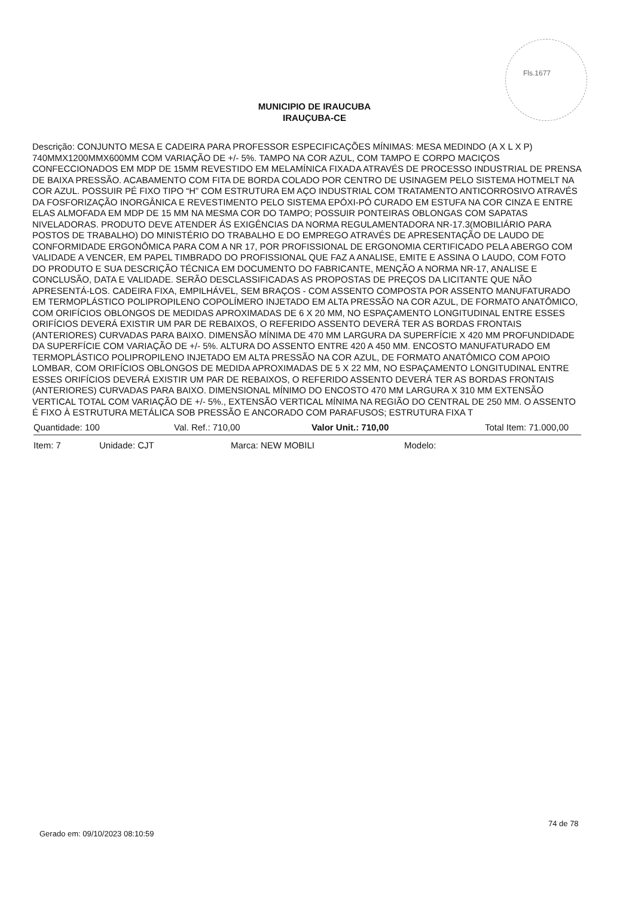Fls.1677
MUNICIPIO DE IRAUCUBA
IRAUÇUBA-CE
Descrição: CONJUNTO MESA E CADEIRA PARA PROFESSOR ESPECIFICAÇÕES MÍNIMAS: MESA MEDINDO (A X L X P) 740MMX1200MMX600MM COM VARIAÇÃO DE +/- 5%. TAMPO NA COR AZUL, COM TAMPO E CORPO MACIÇOS CONFECCIONADOS EM MDP DE 15MM REVESTIDO EM MELAMÍNICA FIXADA ATRAVÉS DE PROCESSO INDUSTRIAL DE PRENSA DE BAIXA PRESSÃO. ACABAMENTO COM FITA DE BORDA COLADO POR CENTRO DE USINAGEM PELO SISTEMA HOTMELT NA COR AZUL. POSSUIR PÉ FIXO TIPO “H” COM ESTRUTURA EM AÇO INDUSTRIAL COM TRATAMENTO ANTICORROSIVO ATRAVÉS DA FOSFORIZAÇÃO INORGÂNICA E REVESTIMENTO PELO SISTEMA EPÓXI-PÓ CURADO EM ESTUFA NA COR CINZA E ENTRE ELAS ALMOFADA EM MDP DE 15 MM NA MESMA COR DO TAMPO; POSSUIR PONTEIRAS OBLONGAS COM SAPATAS NIVELADORAS. PRODUTO DEVE ATENDER ÁS EXIGÊNCIAS DA NORMA REGULAMENTADORA NR-17.3(MOBILIÁRIO PARA POSTOS DE TRABALHO) DO MINISTÉRIO DO TRABALHO E DO EMPREGO ATRAVÉS DE APRESENTAÇÃO DE LAUDO DE CONFORMIDADE ERGONÔMICA PARA COM A NR 17, POR PROFISSIONAL DE ERGONOMIA CERTIFICADO PELA ABERGO COM VALIDADE A VENCER, EM PAPEL TIMBRADO DO PROFISSIONAL QUE FAZ A ANALISE, EMITE E ASSINA O LAUDO, COM FOTO DO PRODUTO E SUA DESCRIÇÃO TÉCNICA EM DOCUMENTO DO FABRICANTE, MENÇÃO A NORMA NR-17, ANALISE E CONCLUSÃO, DATA E VALIDADE. SERÃO DESCLASSIFICADAS AS PROPOSTAS DE PREÇOS DA LICITANTE QUE NÃO APRESENTÁ-LOS. CADEIRA FIXA, EMPILHÁVEL, SEM BRAÇOS - COM ASSENTO COMPOSTA POR ASSENTO MANUFATURADO EM TERMOPLÁSTICO POLIPROPILENO COPOLÍMERO INJETADO EM ALTA PRESSÃO NA COR AZUL, DE FORMATO ANATÔMICO, COM ORIFÍCIOS OBLONGOS DE MEDIDAS APROXIMADAS DE 6 X 20 MM, NO ESPAÇAMENTO LONGITUDINAL ENTRE ESSES ORIFÍCIOS DEVERÁ EXISTIR UM PAR DE REBAIXOS, O REFERIDO ASSENTO DEVERÁ TER AS BORDAS FRONTAIS (ANTERIORES) CURVADAS PARA BAIXO. DIMENSÃO MÍNIMA DE 470 MM LARGURA DA SUPERFÍCIE X 420 MM PROFUNDIDADE DA SUPERFÍCIE COM VARIAÇÃO DE +/- 5%. ALTURA DO ASSENTO ENTRE 420 A 450 MM. ENCOSTO MANUFATURADO EM TERMOPLÁSTICO POLIPROPILENO INJETADO EM ALTA PRESSÃO NA COR AZUL, DE FORMATO ANATÔMICO COM APOIO LOMBAR, COM ORIFÍCIOS OBLONGOS DE MEDIDA APROXIMADAS DE 5 X 22 MM, NO ESPAÇAMENTO LONGITUDINAL ENTRE ESSES ORIFÍCIOS DEVERÁ EXISTIR UM PAR DE REBAIXOS, O REFERIDO ASSENTO DEVERÁ TER AS BORDAS FRONTAIS (ANTERIORES) CURVADAS PARA BAIXO. DIMENSIONAL MÍNIMO DO ENCOSTO 470 MM LARGURA X 310 MM EXTENSÃO VERTICAL TOTAL COM VARIAÇÃO DE +/- 5%., EXTENSÃO VERTICAL MÍNIMA NA REGIÃO DO CENTRAL DE 250 MM. O ASSENTO É FIXO À ESTRUTURA METÁLICA SOB PRESSÃO E ANCORADO COM PARAFUSOS; ESTRUTURA FIXA T
Quantidade: 100 Val. Ref.: 710,00 Valor Unit.: 710,00 Total Item: 71.000,00
Item: 7 Unidade: CJT Marca: NEW MOBILI Modelo:
74 de 78
Gerado em: 09/10/2023 08:10:59